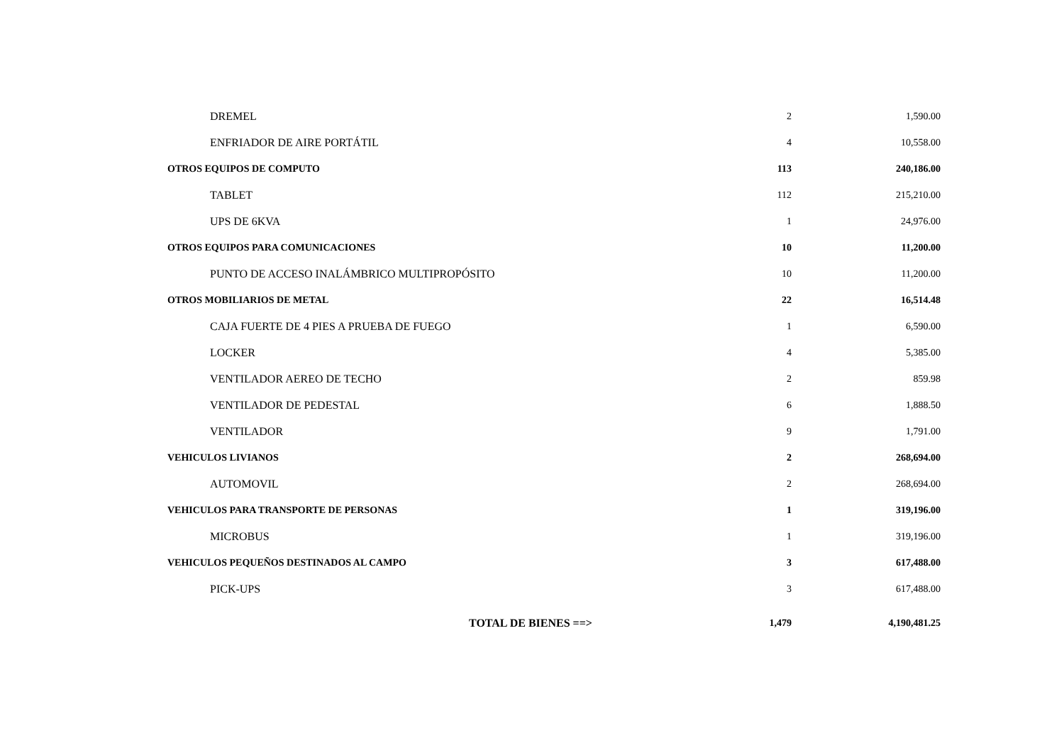| DREMEL | 2 | 1,590.00 |
| ENFRIADOR DE AIRE PORTÁTIL | 4 | 10,558.00 |
| OTROS EQUIPOS DE COMPUTO | 113 | 240,186.00 |
| TABLET | 112 | 215,210.00 |
| UPS DE 6KVA | 1 | 24,976.00 |
| OTROS EQUIPOS PARA COMUNICACIONES | 10 | 11,200.00 |
| PUNTO DE ACCESO INALÁMBRICO MULTIPROPÓSITO | 10 | 11,200.00 |
| OTROS MOBILIARIOS DE METAL | 22 | 16,514.48 |
| CAJA FUERTE DE 4 PIES A PRUEBA DE FUEGO | 1 | 6,590.00 |
| LOCKER | 4 | 5,385.00 |
| VENTILADOR AEREO DE TECHO | 2 | 859.98 |
| VENTILADOR DE PEDESTAL | 6 | 1,888.50 |
| VENTILADOR | 9 | 1,791.00 |
| VEHICULOS LIVIANOS | 2 | 268,694.00 |
| AUTOMOVIL | 2 | 268,694.00 |
| VEHICULOS PARA TRANSPORTE DE PERSONAS | 1 | 319,196.00 |
| MICROBUS | 1 | 319,196.00 |
| VEHICULOS PEQUEÑOS DESTINADOS AL CAMPO | 3 | 617,488.00 |
| PICK-UPS | 3 | 617,488.00 |
| TOTAL DE BIENES ==> | 1,479 | 4,190,481.25 |